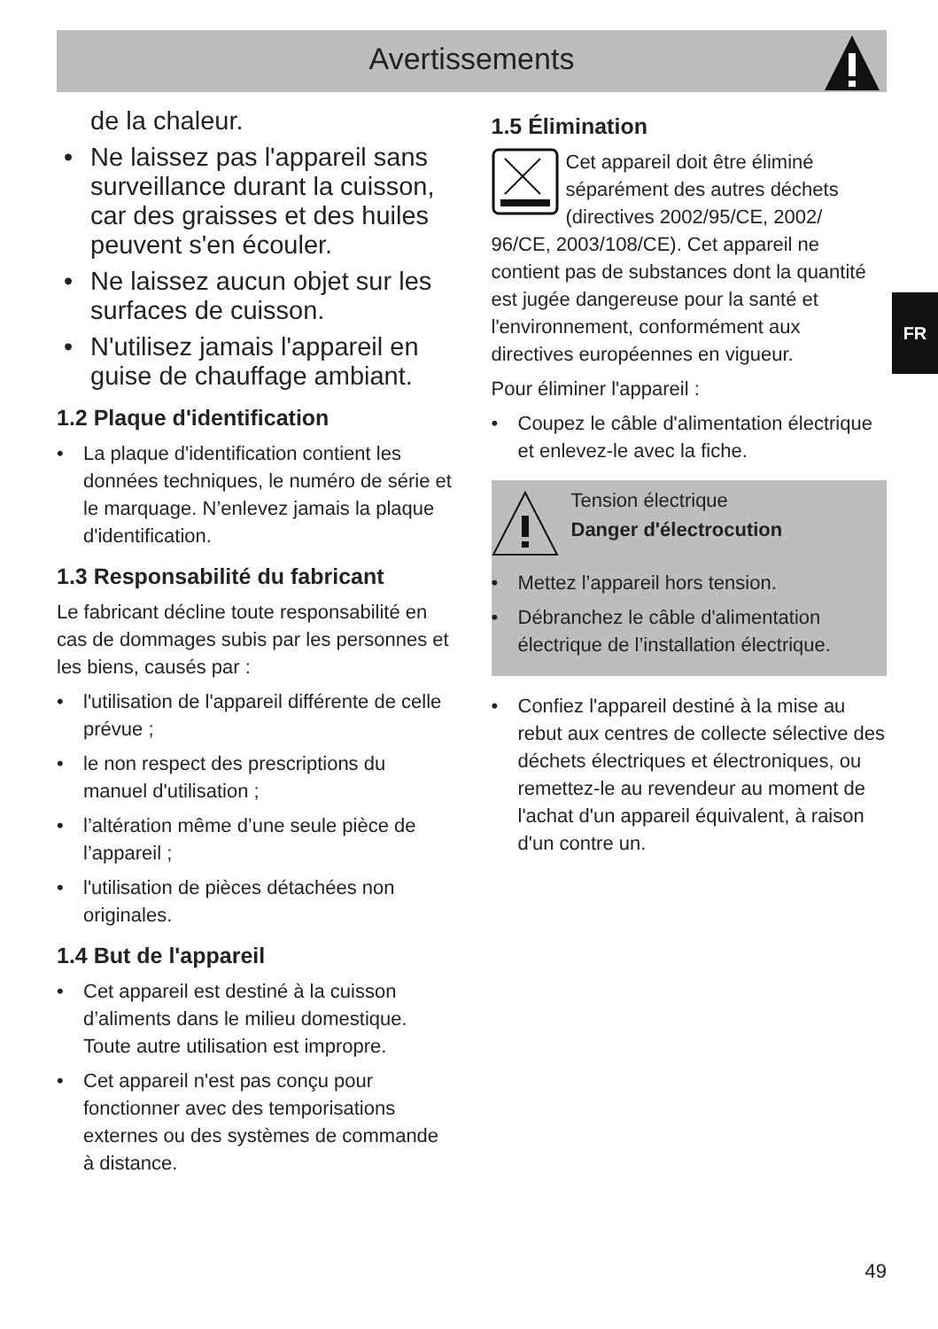Avertissements
FR
de la chaleur.
Ne laissez pas l'appareil sans surveillance durant la cuisson, car des graisses et des huiles peuvent s'en écouler.
Ne laissez aucun objet sur les surfaces de cuisson.
N'utilisez jamais l'appareil en guise de chauffage ambiant.
1.2 Plaque d'identification
La plaque d'identification contient les données techniques, le numéro de série et le marquage. N’enlevez jamais la plaque d'identification.
1.3 Responsabilité du fabricant
Le fabricant décline toute responsabilité en cas de dommages subis par les personnes et les biens, causés par :
l'utilisation de l'appareil différente de celle prévue ;
le non respect des prescriptions du manuel d'utilisation ;
l’altération même d’une seule pièce de l’appareil ;
l'utilisation de pièces détachées non originales.
1.4 But de l'appareil
Cet appareil est destiné à la cuisson d’aliments dans le milieu domestique. Toute autre utilisation est impropre.
Cet appareil n'est pas conçu pour fonctionner avec des temporisations externes ou des systèmes de commande à distance.
1.5 Élimination
Cet appareil doit être éliminé séparément des autres déchets (directives 2002/95/CE, 2002/ 96/CE, 2003/108/CE). Cet appareil ne contient pas de substances dont la quantité est jugée dangereuse pour la santé et l'environnement, conformément aux directives européennes en vigueur.
Pour éliminer l'appareil :
Coupez le câble d'alimentation électrique et enlevez-le avec la fiche.
Tension électrique
Danger d'électrocution
Mettez l’appareil hors tension.
Débranchez le câble d'alimentation électrique de l’installation électrique.
Confiez l'appareil destiné à la mise au rebut aux centres de collecte sélective des déchets électriques et électroniques, ou remettez-le au revendeur au moment de l'achat d'un appareil équivalent, à raison d'un contre un.
49